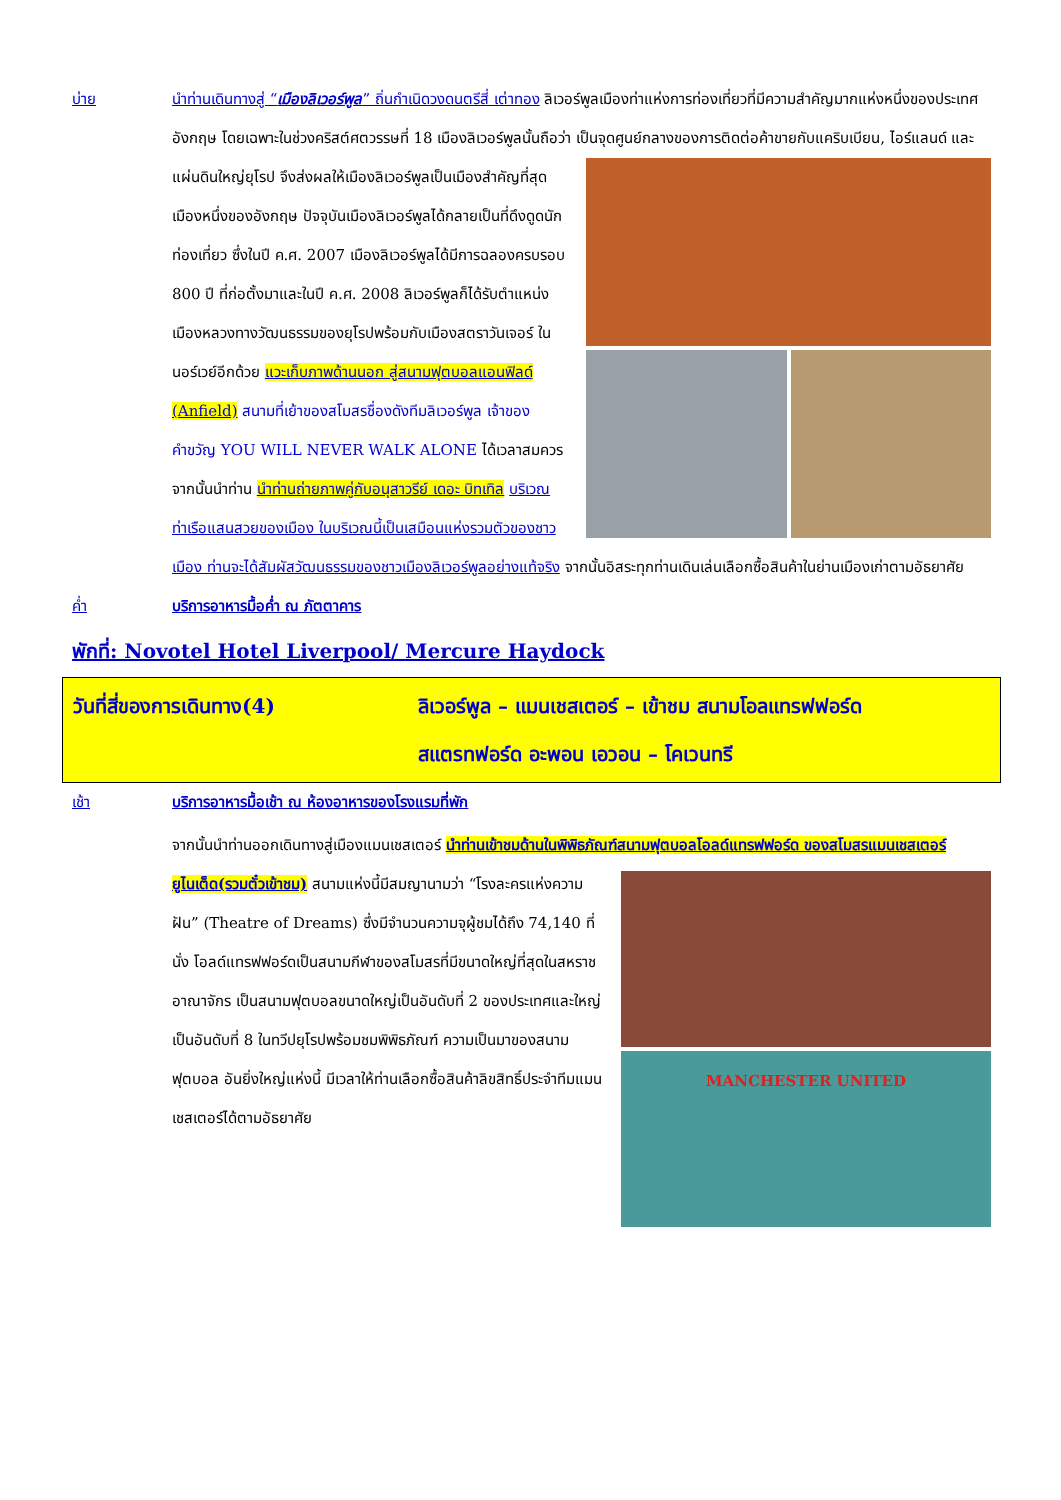บ่าย นำท่านเดินทางสู่ “เมืองลิเวอร์พูล” ถิ่นกำเนิดวงดนตรีสี่ เต่าทอง ลิเวอร์พูลเมืองท่าแห่งการท่องเที่ยวที่มีความสำคัญมากแห่งหนึ่งของประเทศอังกฤษ โดยเฉพาะในช่วงคริสต์ศตวรรษที่ 18 เมืองลิเวอร์พูลนั้นถือว่า
เป็นจุดศูนย์กลางของการติดต่อค้าขายกับแคริบเบียน, ไอร์แลนด์ และ แผ่นดินใหญ่ยุโรป จึงส่งผลให้เมืองลิเวอร์พูลเป็นเมืองสำคัญที่สุดเมืองหนึ่งของอังกฤษ ปัจจุบันเมืองลิเวอร์พูลได้กลายเป็นที่ดึงดูดนักท่องเที่ยว ซึ่งในปี ค.ศ. 2007 เมืองลิเวอร์พูลได้มีการฉลองครบรอบ 800 ปี ที่ก่อตั้งมาและในปี ค.ศ. 2008 ลิเวอร์พูลก็ได้รับตำแหน่งเมืองหลวงทางวัฒนธรรมของยุโรปพร้อมกับเมืองสตราวันเจอร์ ในนอร์เวย์อีกด้วย แวะเก็บภาพด้านนอก สู่สนามฟุตบอลแอนฟิลด์ (Anfield) สนามที่เย้าของสโมสรชื่องดังทีมลิเวอร์พูล เจ้าของคำขวัญ YOU WILL NEVER WALK ALONE ได้เวลาสมควรจากนั้นนำท่าน นำท่านถ่ายภาพคู่กับอนุสาวรีย์ เดอะ บิทเทิล บริเวณท่าเรือแสนสวยของเมือง ในบริเวณนี้เป็นเสมือนแห่งรวมตัวของชาวเมือง ท่านจะได้สัมผัสวัฒนธรรมของชาวเมืองลิเวอร์พูลอย่างแท้จริง จากนั้นอิสระทุกท่านเดินเล่นเลือกซื้อสินค้าในย่านเมืองเก่าตามอัธยาศัย
ค่ำ บริการอาหารมื้อค่ำ ณ ภัตตาคาร
พักที่: Novotel Hotel Liverpool/ Mercure Haydock
วันที่สี่ของการเดินทาง(4) ลิเวอร์พูล – แมนเชสเตอร์ – เข้าชม สนามโอลแทรฟฟอร์ด
สแตรทฟอร์ด อะพอน เอวอน – โคเวนทรี
เช้า บริการอาหารมื้อเช้า ณ ห้องอาหารของโรงแรมที่พัก
จากนั้นนำท่านออกเดินทางสู่เมืองแมนเชสเตอร์ นำท่านเข้าชมด้านในพิพิธภัณฑ์สนามฟุตบอลโอลด์แทรฟฟอร์ด ของสโมสรแมนเชสเตอร์ยูไนเต็ด(รวมตั๋วเข้าชม)
MANCHESTER UNITED
สนามแห่งนี้มีสมญานามว่า “โรงละครแห่งความฝัน” (Theatre of Dreams) ซึ่งมีจำนวนความจุผู้ชมได้ถึง 74,140 ที่นั่ง โอลด์แทรฟฟอร์ดเป็นสนามกีฬาของสโมสรที่มีขนาดใหญ่ที่สุดในสหราชอาณาจักร เป็นสนามฟุตบอลขนาดใหญ่เป็นอันดับที่ 2 ของประเทศและใหญ่เป็นอันดับที่ 8 ในทวีปยุโรปพร้อมชมพิพิธภัณฑ์ ความเป็นมาของสนามฟุตบอล อันยิ่งใหญ่แห่งนี้ มีเวลาให้ท่านเลือกซื้อสินค้าลิขสิทธิ์ประจำทีมแมนเชสเตอร์ได้ตามอัธยาศัย